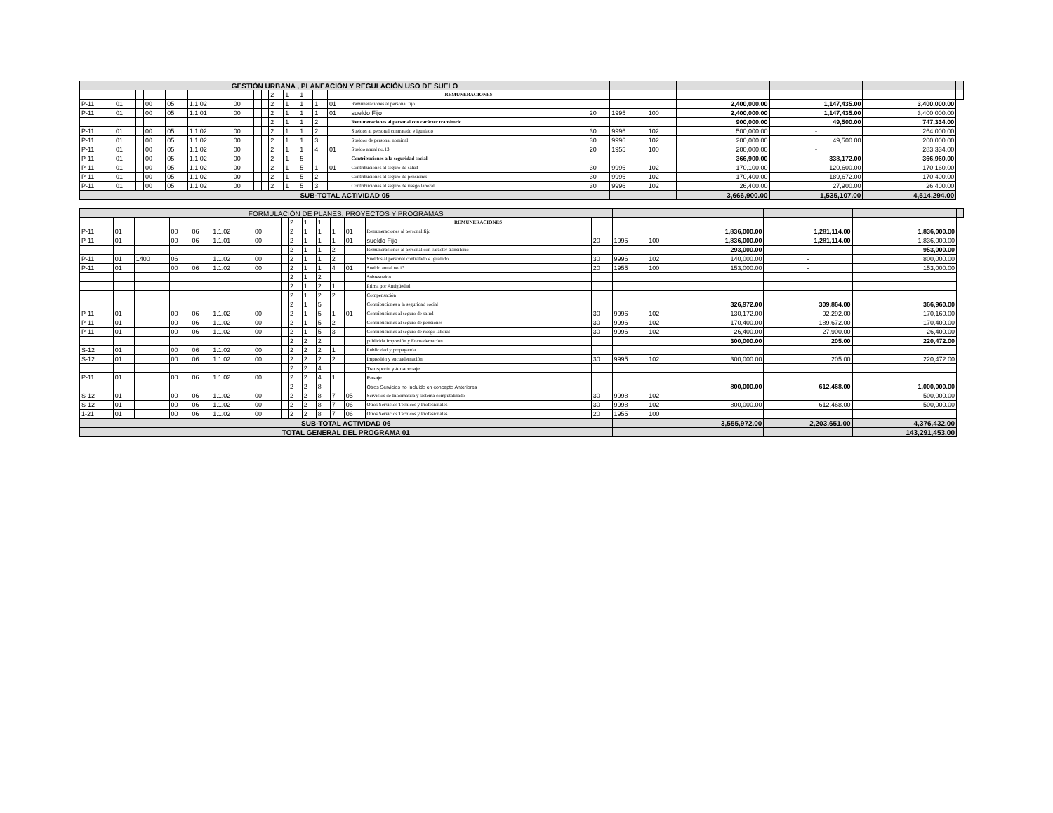| GESTIÓN URBANA , PLANEACIÓN Y REGULACIÓN USO DE SUELO | | | | | | | | | | | | | | | | | | | | | |
| --- | --- | --- | --- | --- | --- | --- | --- | --- | --- | --- | --- | --- | --- | --- | --- | --- | --- | --- | --- | --- | --- |
| | | | | | | | | | 2 | 1 | 1 | | | REMUNERACIONES | | | | | | | |
| P-11 | 01 | | 00 | 05 | 1.1.02 | 00 | | | 2 | 1 | 1 | 1 | 01 | Remuneraciones al personal fijo | | | | 2,400,000.00 | 1,147,435.00 | 3,400,000.00 | |
| P-11 | 01 | | 00 | 05 | 1.1.01 | 00 | | | 2 | 1 | 1 | 1 | 01 | sueldo Fijo | 20 | 1995 | 100 | 2,400,000.00 | 1,147,435.00 | 3,400,000.00 | |
| | | | | | | | | | 2 | 1 | 1 | 2 | | Remuneraciones al personal con carácter transitorio | | | | 900,000.00 | 49,500.00 | 747,334.00 | |
| P-11 | 01 | | 00 | 05 | 1.1.02 | 00 | | | 2 | 1 | 1 | 2 | | Sueldos al personal contratado e igualado | 30 | 9996 | 102 | 500,000.00 | - | 264,000.00 | |
| P-11 | 01 | | 00 | 05 | 1.1.02 | 00 | | | 2 | 1 | 1 | 3 | | Sueldos de personal nominal | 30 | 9996 | 102 | 200,000.00 | 49,500.00 | 200,000.00 | |
| P-11 | 01 | | 00 | 05 | 1.1.02 | 00 | | | 2 | 1 | 1 | 4 | 01 | Sueldo anual no.13 | 20 | 1955 | 100 | 200,000.00 | - | 283,334.00 | |
| P-11 | 01 | | 00 | 05 | 1.1.02 | 00 | | | 2 | 1 | 5 | | | Contribuciones a la seguridad social | | | | 366,900.00 | 338,172.00 | 366,960.00 | |
| P-11 | 01 | | 00 | 05 | 1.1.02 | 00 | | | 2 | 1 | 5 | 1 | 01 | Contribuciones al seguro de salud | 30 | 9996 | 102 | 170,100.00 | 120,600.00 | 170,160.00 | |
| P-11 | 01 | | 00 | 05 | 1.1.02 | 00 | | | 2 | 1 | 5 | 2 | | Contribuciones al seguro de pensiones | 30 | 9996 | 102 | 170,400.00 | 189,672.00 | 170,400.00 | |
| P-11 | 01 | | 00 | 05 | 1.1.02 | 00 | | | 2 | 1 | 5 | 3 | | Contribuciones al seguro de riesgo laboral | 30 | 9996 | 102 | 26,400.00 | 27,900.00 | 26,400.00 | |
| SUB-TOTAL ACTIVIDAD 05 | | | | | | | | | | | | | | | | | | 3,666,900.00 | 1,535,107.00 | 4,514,294.00 | |
| FORMULACIÓN DE PLANES, PROYECTOS Y PROGRAMAS | | | | | | | | | | | | | | | | | | | | | |
| --- | --- | --- | --- | --- | --- | --- | --- | --- | --- | --- | --- | --- | --- | --- | --- | --- | --- | --- | --- | --- | --- |
| | | | | | | | | | 2 | 1 | 1 | | | REMUNERACIONES | | | | | | | |
| P-11 | 01 | | 00 | 06 | 1.1.02 | 00 | | | 2 | 1 | 1 | 1 | 01 | Remuneraciones al personal fijo | | | | 1,836,000.00 | 1,281,114.00 | 1,836,000.00 | |
| P-11 | 01 | | 00 | 06 | 1.1.01 | 00 | | | 2 | 1 | 1 | 1 | 01 | sueldo Fijo | 20 | 1995 | 100 | 1,836,000.00 | 1,281,114.00 | 1,836,000.00 | |
| | | | | | | | | | 2 | 1 | 1 | 2 | | Remuneraciones al personal con carácter transitorio | | | | 293,000.00 | | 953,000.00 | |
| P-11 | 01 | 1400 | 06 | | 1.1.02 | 00 | | | 2 | 1 | 1 | 2 | | Sueldos al personal contratado e igualado | 30 | 9996 | 102 | 140,000.00 | - | 800,000.00 | |
| P-11 | 01 | | 00 | 06 | 1.1.02 | 00 | | | 2 | 1 | 1 | 4 | 01 | Sueldo anual no.13 | 20 | 1955 | 100 | 153,000.00 | - | 153,000.00 | |
| | | | | | | | | | 2 | 1 | 2 | | | Sobresueldo | | | | | | | |
| | | | | | | | | | 2 | 1 | 2 | 1 | | Prima por Antigüedad | | | | | | | |
| | | | | | | | | | 2 | 1 | 2 | 2 | | Compensación | | | | | | | |
| | | | | | | | | | 2 | 1 | 5 | | | Contribuciones a la seguridad social | | | | 326,972.00 | 309,864.00 | 366,960.00 | |
| P-11 | 01 | | 00 | 06 | 1.1.02 | 00 | | | 2 | 1 | 5 | 1 | 01 | Contribuciones al seguro de salud | 30 | 9996 | 102 | 130,172.00 | 92,292.00 | 170,160.00 | |
| P-11 | 01 | | 00 | 06 | 1.1.02 | 00 | | | 2 | 1 | 5 | 2 | | Contribuciones al seguro de pensiones | 30 | 9996 | 102 | 170,400.00 | 189,672.00 | 170,400.00 | |
| P-11 | 01 | | 00 | 06 | 1.1.02 | 00 | | | 2 | 1 | 5 | 3 | | Contribuciones al seguro de riesgo laboral | 30 | 9996 | 102 | 26,400.00 | 27,900.00 | 26,400.00 | |
| | | | | | | | | | 2 | 2 | 2 | | | publicida Impresión y Encuadernacíon | | | | 300,000.00 | 205.00 | 220,472.00 | |
| S-12 | 01 | | 00 | 06 | 1.1.02 | 00 | | | 2 | 2 | 2 | 1 | | Publicidad y propaganda | | | | | | | |
| S-12 | 01 | | 00 | 06 | 1.1.02 | 00 | | | 2 | 2 | 2 | 2 | | Impresión y encuadernación | 30 | 9995 | 102 | 300,000.00 | 205.00 | 220,472.00 | |
| | | | | | | | | | 2 | 2 | 4 | | | Transporte y Amacenaje | | | | | | | |
| P-11 | 01 | | 00 | 06 | 1.1.02 | 00 | | | 2 | 2 | 4 | 1 | | Pasaje | | | | | | | |
| | | | | | | | | | 2 | 2 | 8 | | | Otros Servicios no Incluido en concepto Anteriores | | | | 800,000.00 | 612,468.00 | 1,000,000.00 | |
| S-12 | 01 | | 00 | 06 | 1.1.02 | 00 | | | 2 | 2 | 8 | 7 | 05 | Servicios de Informatica y sistema computalizado | 30 | 9998 | 102 | - | - | 500,000.00 | |
| S-12 | 01 | | 00 | 06 | 1.1.02 | 00 | | | 2 | 2 | 8 | 7 | 06 | Otros Servicios Técnicos y Profesionales | 30 | 9998 | 102 | 800,000.00 | 612,468.00 | 500,000.00 | |
| 1-21 | 01 | | 00 | 06 | 1.1.02 | 00 | | | 2 | 2 | 8 | 7 | 06 | Otros Servicios Técnicos y Profesionales | 20 | 1955 | 100 | | | | |
| SUB-TOTAL ACTIVIDAD 06 | | | | | | | | | | | | | | | | | | 3,555,972.00 | 2,203,651.00 | 4,376,432.00 | |
| TOTAL GENERAL DEL PROGRAMA 01 | | | | | | | | | | | | | | | | | | | | 143,291,453.00 | |